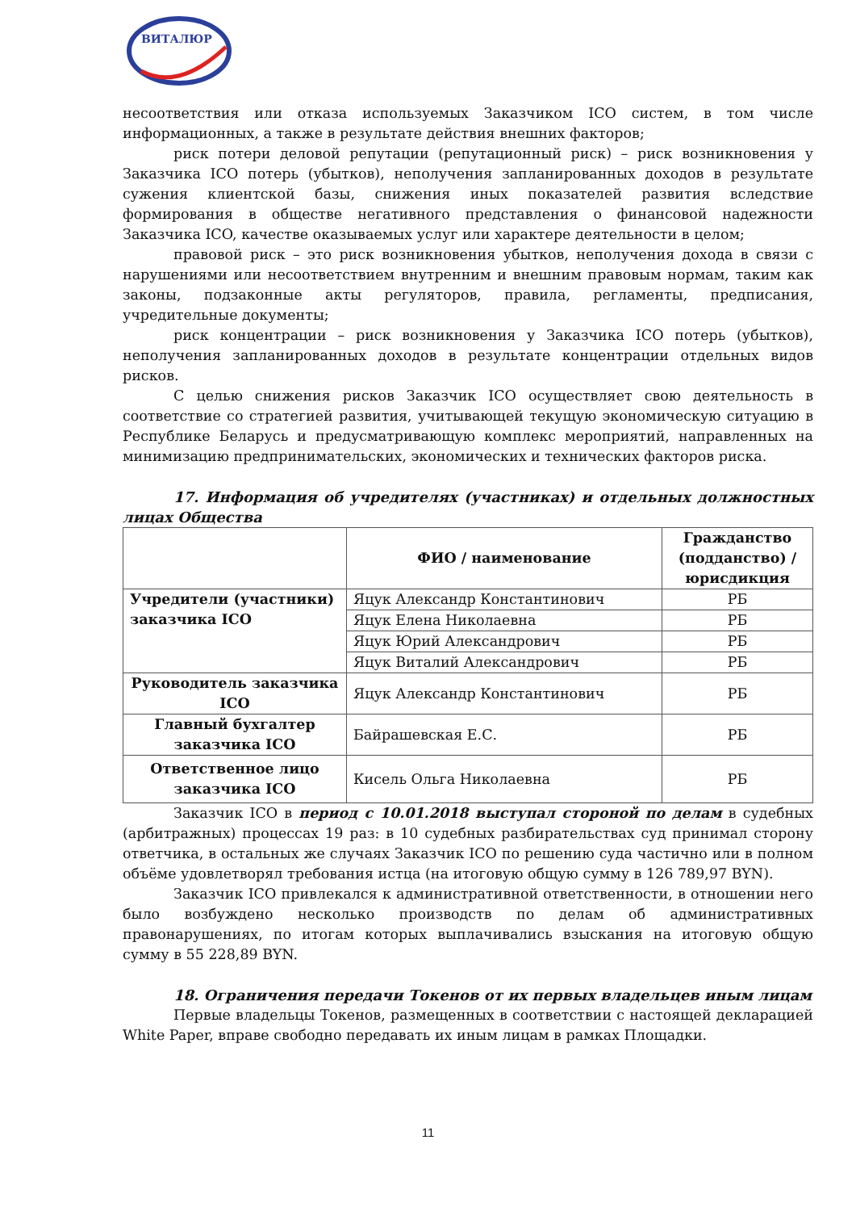ВИТАЛЮР
несоответствия или отказа используемых Заказчиком ICO систем, в том числе информационных, а также в результате действия внешних факторов;
риск потери деловой репутации (репутационный риск) – риск возникновения у Заказчика ICO потерь (убытков), неполучения запланированных доходов в результате сужения клиентской базы, снижения иных показателей развития вследствие формирования в обществе негативного представления о финансовой надежности Заказчика ICO, качестве оказываемых услуг или характере деятельности в целом;
правовой риск – это риск возникновения убытков, неполучения дохода в связи с нарушениями или несоответствием внутренним и внешним правовым нормам, таким как законы, подзаконные акты регуляторов, правила, регламенты, предписания, учредительные документы;
риск концентрации – риск возникновения у Заказчика ICO потерь (убытков), неполучения запланированных доходов в результате концентрации отдельных видов рисков.
С целью снижения рисков Заказчик ICO осуществляет свою деятельность в соответствие со стратегией развития, учитывающей текущую экономическую ситуацию в Республике Беларусь и предусматривающую комплекс мероприятий, направленных на минимизацию предпринимательских, экономических и технических факторов риска.
17. Информация об учредителях (участниках) и отдельных должностных лицах Общества
| | ФИО / наименование | Гражданство (подданство) / юрисдикция |
| --- | --- | --- |
| Учредители (участники) заказчика ICO | Яцук Александр Константинович | РБ |
| | Яцук Елена Николаевна | РБ |
| | Яцук Юрий Александрович | РБ |
| | Яцук Виталий Александрович | РБ |
| Руководитель заказчика ICO | Яцук Александр Константинович | РБ |
| Главный бухгалтер заказчика ICO | Байрашевская Е.С. | РБ |
| Ответственное лицо заказчика ICO | Кисель Ольга Николаевна | РБ |
Заказчик ICO в период с 10.01.2018 выступал стороной по делам в судебных (арбитражных) процессах 19 раз: в 10 судебных разбирательствах суд принимал сторону ответчика, в остальных же случаях Заказчик ICO по решению суда частично или в полном объёме удовлетворял требования истца (на итоговую общую сумму в 126 789,97 BYN).
Заказчик ICO привлекался к административной ответственности, в отношении него было возбуждено несколько производств по делам об административных правонарушениях, по итогам которых выплачивались взыскания на итоговую общую сумму в 55 228,89 BYN.
18. Ограничения передачи Токенов от их первых владельцев иным лицам
Первые владельцы Токенов, размещенных в соответствии с настоящей декларацией White Paper, вправе свободно передавать их иным лицам в рамках Площадки.
11